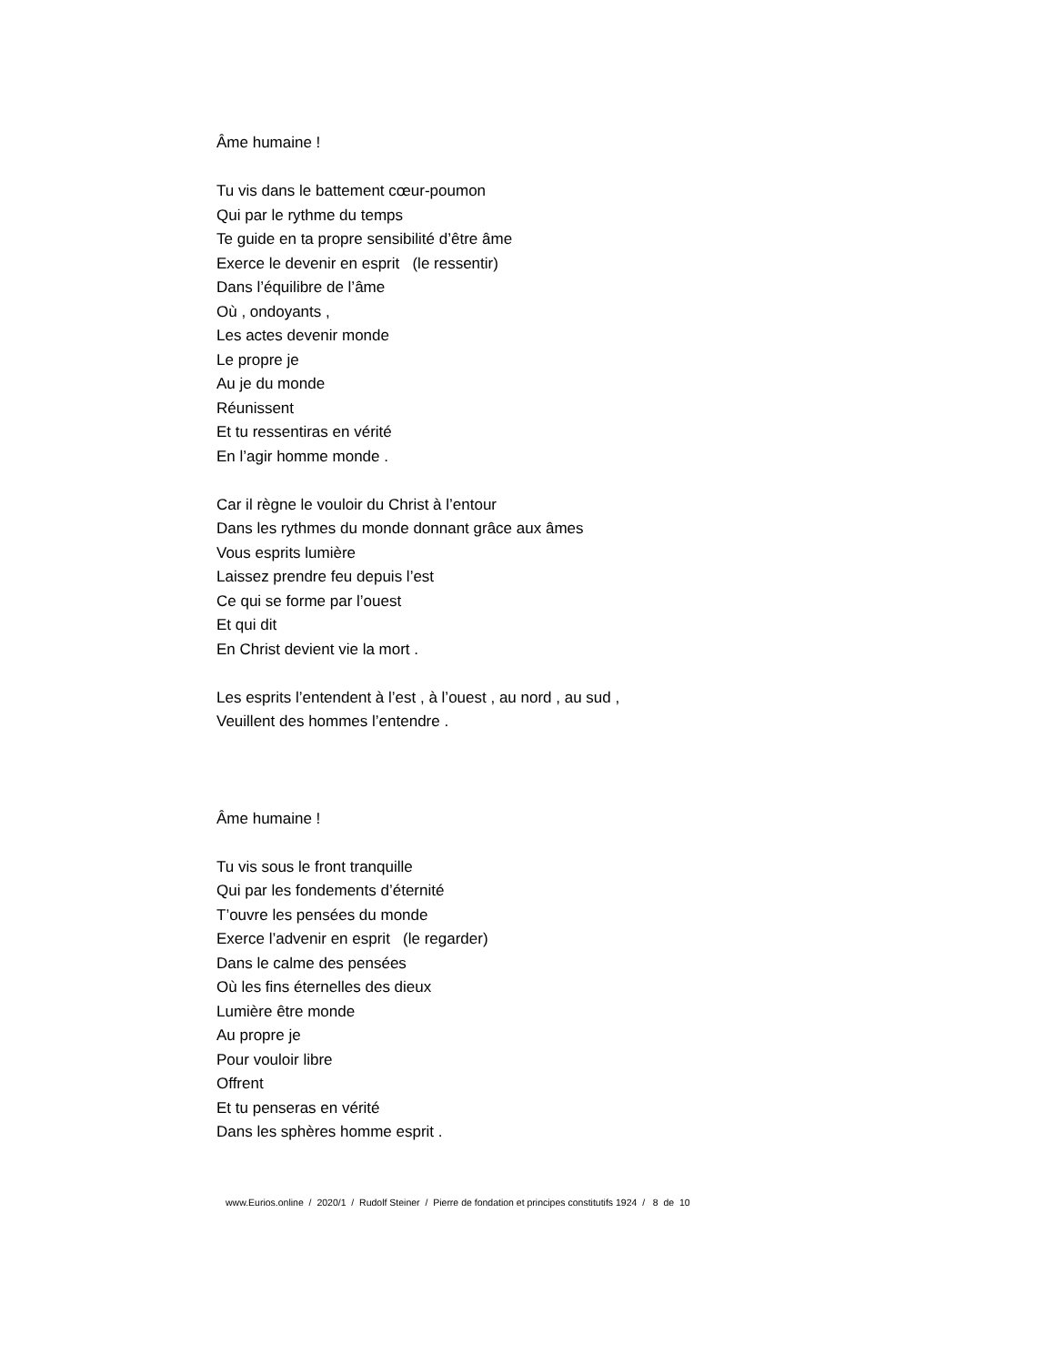Âme humaine !
Tu vis dans le battement cœur-poumon
Qui par le rythme du temps
Te guide en ta propre sensibilité d’être âme
Exerce le devenir en esprit (le ressentir)
Dans l’équilibre de l’âme
Où , ondoyants ,
Les actes devenir monde
Le propre je
Au je du monde
Réunissent
Et tu ressentiras en vérité
En l’agir homme monde .
Car il règne le vouloir du Christ à l’entour
Dans les rythmes du monde donnant grâce aux âmes
Vous esprits lumière
Laissez prendre feu depuis l’est
Ce qui se forme par l’ouest
Et qui dit
En Christ devient vie la mort .
Les esprits l’entendent à l’est , à l’ouest , au nord , au sud ,
Veuillent des hommes l’entendre .
Âme humaine !
Tu vis sous le front tranquille
Qui par les fondements d’éternité
T’ouvre les pensées du monde
Exerce l’advenir en esprit (le regarder)
Dans le calme des pensées
Où les fins éternelles des dieux
Lumière être monde
Au propre je
Pour vouloir libre
Offrent
Et tu penseras en vérité
Dans les sphères homme esprit .
www.Eurios.online / 2020/1 / Rudolf Steiner / Pierre de fondation et principes constitutifs 1924 / 8 de 10